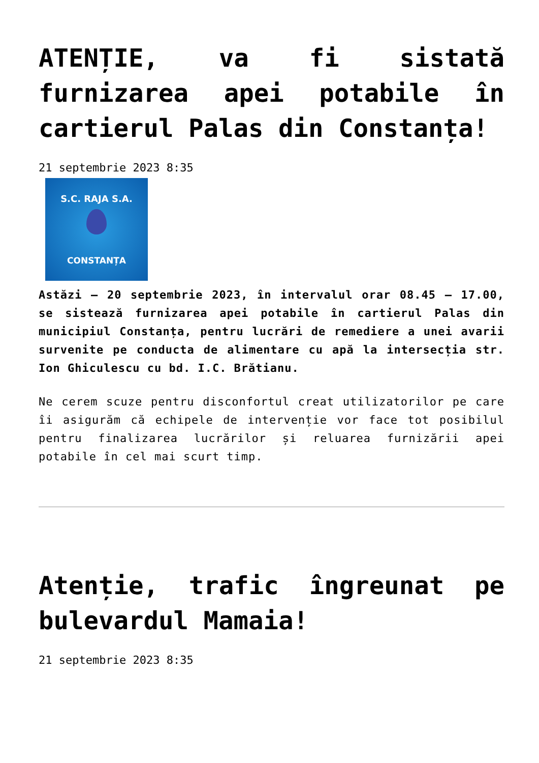ATENȚIE, va fi sistată furnizarea apei potabile în cartierul Palas din Constanța!
21 septembrie 2023 8:35
S.C. RAJA S.A.
CONSTANȚA
Astăzi – 20 septembrie 2023, în intervalul orar 08.45 – 17.00, se sistează furnizarea apei potabile în cartierul Palas din municipiul Constanța, pentru lucrări de remediere a unei avarii survenite pe conducta de alimentare cu apă la intersecția str. Ion Ghiculescu cu bd. I.C. Brătianu.
Ne cerem scuze pentru disconfortul creat utilizatorilor pe care îi asigurăm că echipele de intervenție vor face tot posibilul pentru finalizarea lucrărilor și reluarea furnizării apei potabile în cel mai scurt timp.
Atenție, trafic îngreunat pe bulevardul Mamaia!
21 septembrie 2023 8:35